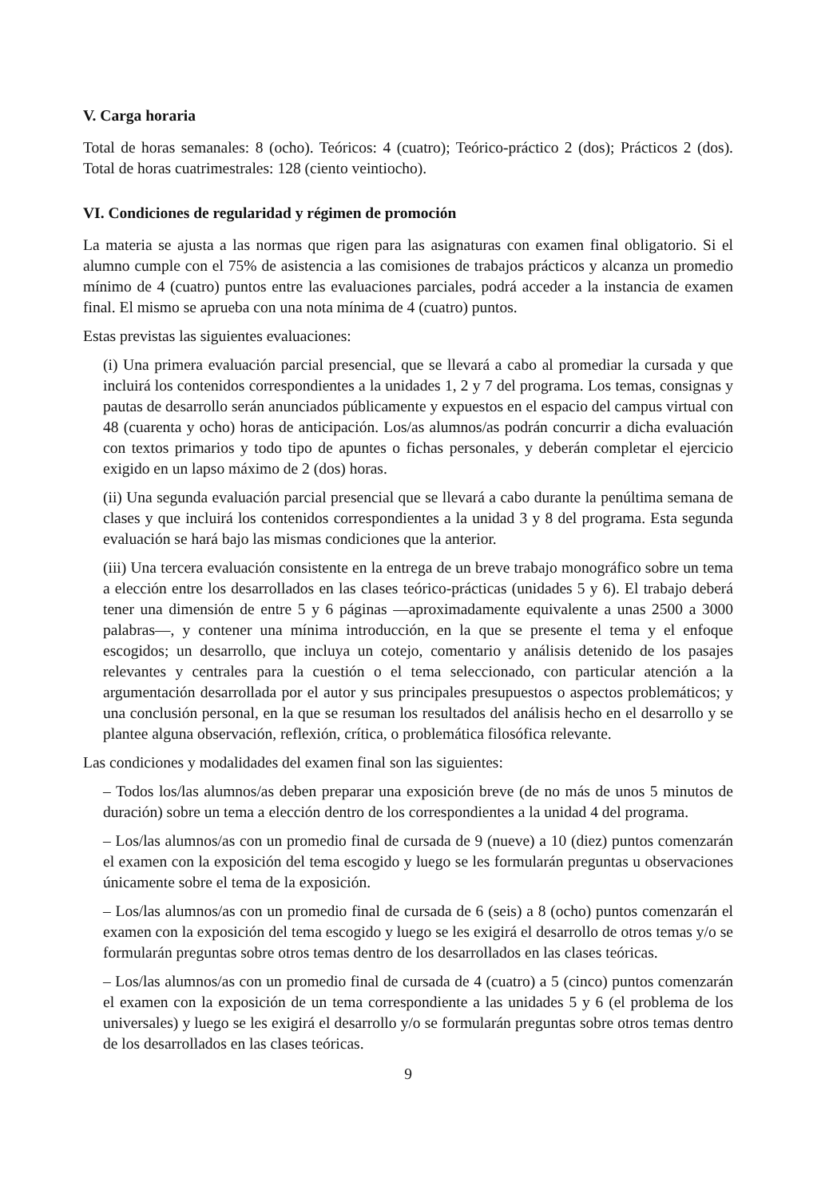V. Carga horaria
Total de horas semanales: 8 (ocho). Teóricos: 4 (cuatro); Teórico-práctico 2 (dos); Prácticos 2 (dos). Total de horas cuatrimestrales: 128 (ciento veintiocho).
VI. Condiciones de regularidad y régimen de promoción
La materia se ajusta a las normas que rigen para las asignaturas con examen final obligatorio. Si el alumno cumple con el 75% de asistencia a las comisiones de trabajos prácticos y alcanza un promedio mínimo de 4 (cuatro) puntos entre las evaluaciones parciales, podrá acceder a la instancia de examen final. El mismo se aprueba con una nota mínima de 4 (cuatro) puntos.
Estas previstas las siguientes evaluaciones:
(i) Una primera evaluación parcial presencial, que se llevará a cabo al promediar la cursada y que incluirá los contenidos correspondientes a la unidades 1, 2 y 7 del programa. Los temas, consignas y pautas de desarrollo serán anunciados públicamente y expuestos en el espacio del campus virtual con 48 (cuarenta y ocho) horas de anticipación. Los/as alumnos/as podrán concurrir a dicha evaluación con textos primarios y todo tipo de apuntes o fichas personales, y deberán completar el ejercicio exigido en un lapso máximo de 2 (dos) horas.
(ii) Una segunda evaluación parcial presencial que se llevará a cabo durante la penúltima semana de clases y que incluirá los contenidos correspondientes a la unidad 3 y 8 del programa. Esta segunda evaluación se hará bajo las mismas condiciones que la anterior.
(iii) Una tercera evaluación consistente en la entrega de un breve trabajo monográfico sobre un tema a elección entre los desarrollados en las clases teórico-prácticas (unidades 5 y 6). El trabajo deberá tener una dimensión de entre 5 y 6 páginas —aproximadamente equivalente a unas 2500 a 3000 palabras—, y contener una mínima introducción, en la que se presente el tema y el enfoque escogidos; un desarrollo, que incluya un cotejo, comentario y análisis detenido de los pasajes relevantes y centrales para la cuestión o el tema seleccionado, con particular atención a la argumentación desarrollada por el autor y sus principales presupuestos o aspectos problemáticos; y una conclusión personal, en la que se resuman los resultados del análisis hecho en el desarrollo y se plantee alguna observación, reflexión, crítica, o problemática filosófica relevante.
Las condiciones y modalidades del examen final son las siguientes:
– Todos los/las alumnos/as deben preparar una exposición breve (de no más de unos 5 minutos de duración) sobre un tema a elección dentro de los correspondientes a la unidad 4 del programa.
– Los/las alumnos/as con un promedio final de cursada de 9 (nueve) a 10 (diez) puntos comenzarán el examen con la exposición del tema escogido y luego se les formularán preguntas u observaciones únicamente sobre el tema de la exposición.
– Los/las alumnos/as con un promedio final de cursada de 6 (seis) a 8 (ocho) puntos comenzarán el examen con la exposición del tema escogido y luego se les exigirá el desarrollo de otros temas y/o se formularán preguntas sobre otros temas dentro de los desarrollados en las clases teóricas.
– Los/las alumnos/as con un promedio final de cursada de 4 (cuatro) a 5 (cinco) puntos comenzarán el examen con la exposición de un tema correspondiente a las unidades 5 y 6 (el problema de los universales) y luego se les exigirá el desarrollo y/o se formularán preguntas sobre otros temas dentro de los desarrollados en las clases teóricas.
9